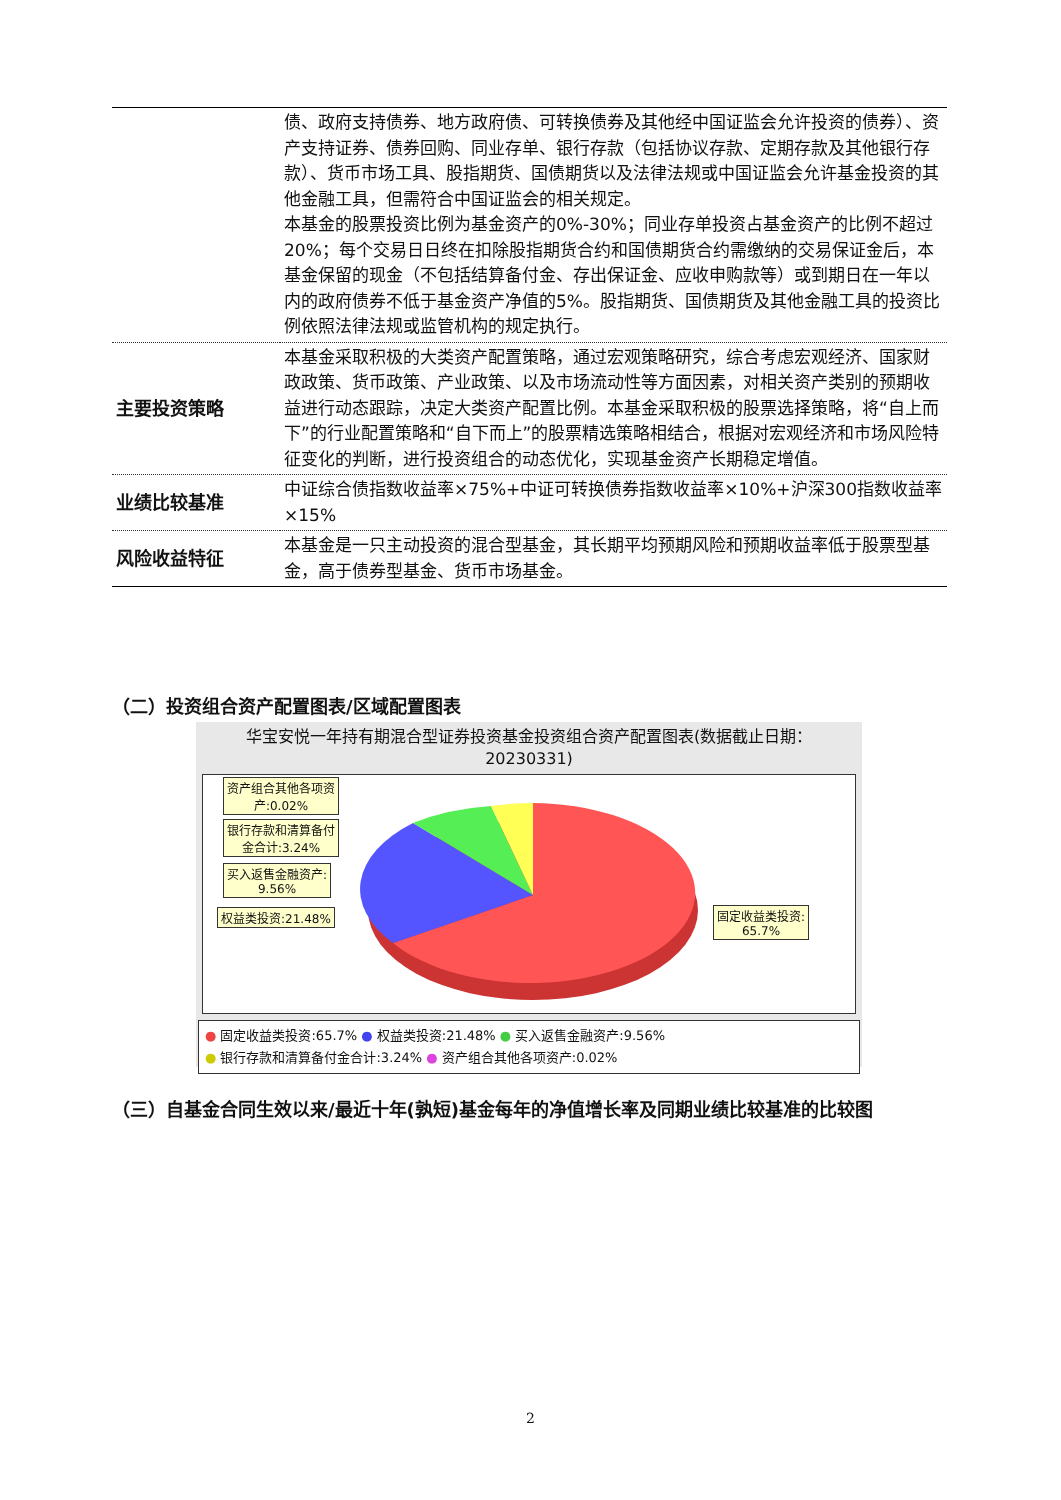| | 债、政府支持债券、地方政府债、可转换债券及其他经中国证监会允许投资的债券）、资产支持证券、债券回购、同业存单、银行存款（包括协议存款、定期存款及其他银行存款）、货币市场工具、股指期货、国债期货以及法律法规或中国证监会允许基金投资的其他金融工具，但需符合中国证监会的相关规定。 本基金的股票投资比例为基金资产的0%-30%；同业存单投资占基金资产的比例不超过20%；每个交易日日终在扣除股指期货合约和国债期货合约需缴纳的交易保证金后，本基金保留的现金（不包括结算备付金、存出保证金、应收申购款等）或到期日在一年以内的政府债券不低于基金资产净值的5%。股指期货、国债期货及其他金融工具的投资比例依照法律法规或监管机构的规定执行。 |
| 主要投资策略 | 本基金采取积极的大类资产配置策略，通过宏观策略研究，综合考虑宏观经济、国家财政政策、货币政策、产业政策、以及市场流动性等方面因素，对相关资产类别的预期收益进行动态跟踪，决定大类资产配置比例。本基金采取积极的股票选择策略，将“自上而下”的行业配置策略和“自下而上”的股票精选策略相结合，根据对宏观经济和市场风险特征变化的判断，进行投资组合的动态优化，实现基金资产长期稳定增值。 |
| 业绩比较基准 | 中证综合债指数收益率×75%+中证可转换债券指数收益率×10%+沪深300指数收益率×15% |
| 风险收益特征 | 本基金是一只主动投资的混合型基金，其长期平均预期风险和预期收益率低于股票型基金，高于债券型基金、货币市场基金。 |
（二）投资组合资产配置图表/区域配置图表
华宝安悦一年持有期混合型证券投资基金投资组合资产配置图表(数据截止日期：20230331)
资产组合其他各项资
产:0.02%
银行存款和清算备付
金合计:3.24%
买入返售金融资产:
9.56%
权益类投资:21.48%
固定收益类投资:
65.7%
● 固定收益类投资:65.7% ● 权益类投资:21.48% ● 买入返售金融资产:9.56%
● 银行存款和清算备付金合计:3.24% ● 资产组合其他各项资产:0.02%
（三）自基金合同生效以来/最近十年(孰短)基金每年的净值增长率及同期业绩比较基准的比较图
2